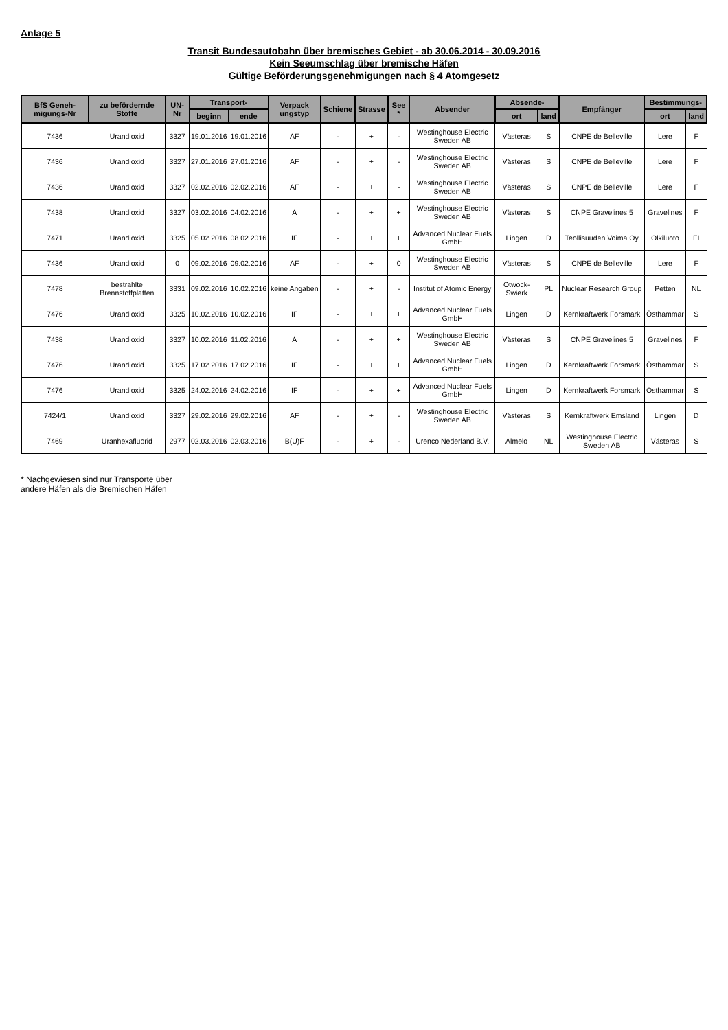Anlage 5
Transit Bundesautobahn über bremisches Gebiet - ab 30.06.2014 - 30.09.2016
Kein Seeumschlag über bremische Häfen
Gültige Beförderungsgenehmigungen nach § 4 Atomgesetz
| BfS Geneh-migungs-Nr | zu befördernde Stoffe | UN-Nr | Transport- | | Verpack ungstyp | Schiene | Strasse | See * | Absender | Absende- | | Empfänger | Bestimmungs- | |
| --- | --- | --- | --- | --- | --- | --- | --- | --- | --- | --- | --- | --- | --- | --- |
| | | | beginn | ende | | | | | | ort | land | | ort | land |
| 7436 | Urandioxid | 3327 | 19.01.2016 | 19.01.2016 | AF | - | + | - | Westinghouse Electric Sweden AB | Västeras | S | CNPE de Belleville | Lere | F |
| 7436 | Urandioxid | 3327 | 27.01.2016 | 27.01.2016 | AF | - | + | - | Westinghouse Electric Sweden AB | Västeras | S | CNPE de Belleville | Lere | F |
| 7436 | Urandioxid | 3327 | 02.02.2016 | 02.02.2016 | AF | - | + | - | Westinghouse Electric Sweden AB | Västeras | S | CNPE de Belleville | Lere | F |
| 7438 | Urandioxid | 3327 | 03.02.2016 | 04.02.2016 | A | - | + | + | Westinghouse Electric Sweden AB | Västeras | S | CNPE Gravelines 5 | Gravelines | F |
| 7471 | Urandioxid | 3325 | 05.02.2016 | 08.02.2016 | IF | - | + | + | Advanced Nuclear Fuels GmbH | Lingen | D | Teollisuuden Voima Oy | Olkiluoto | FI |
| 7436 | Urandioxid | 0 | 09.02.2016 | 09.02.2016 | AF | - | + | 0 | Westinghouse Electric Sweden AB | Västeras | S | CNPE de Belleville | Lere | F |
| 7478 | bestrahlte Brennstoffplatten | 3331 | 09.02.2016 | 10.02.2016 | keine Angaben | - | + | - | Institut of Atomic Energy | Otwock-Swierk | PL | Nuclear Research Group | Petten | NL |
| 7476 | Urandioxid | 3325 | 10.02.2016 | 10.02.2016 | IF | - | + | + | Advanced Nuclear Fuels GmbH | Lingen | D | Kernkraftwerk Forsmark | Östhammar | S |
| 7438 | Urandioxid | 3327 | 10.02.2016 | 11.02.2016 | A | - | + | + | Westinghouse Electric Sweden AB | Västeras | S | CNPE Gravelines 5 | Gravelines | F |
| 7476 | Urandioxid | 3325 | 17.02.2016 | 17.02.2016 | IF | - | + | + | Advanced Nuclear Fuels GmbH | Lingen | D | Kernkraftwerk Forsmark | Östhammar | S |
| 7476 | Urandioxid | 3325 | 24.02.2016 | 24.02.2016 | IF | - | + | + | Advanced Nuclear Fuels GmbH | Lingen | D | Kernkraftwerk Forsmark | Östhammar | S |
| 7424/1 | Urandioxid | 3327 | 29.02.2016 | 29.02.2016 | AF | - | + | - | Westinghouse Electric Sweden AB | Västeras | S | Kernkraftwerk Emsland | Lingen | D |
| 7469 | Uranhexafluorid | 2977 | 02.03.2016 | 02.03.2016 | B(U)F | - | + | - | Urenco Nederland B.V. | Almelo | NL | Westinghouse Electric Sweden AB | Västeras | S |
* Nachgewiesen sind nur Transporte über
andere Häfen als die Bremischen Häfen